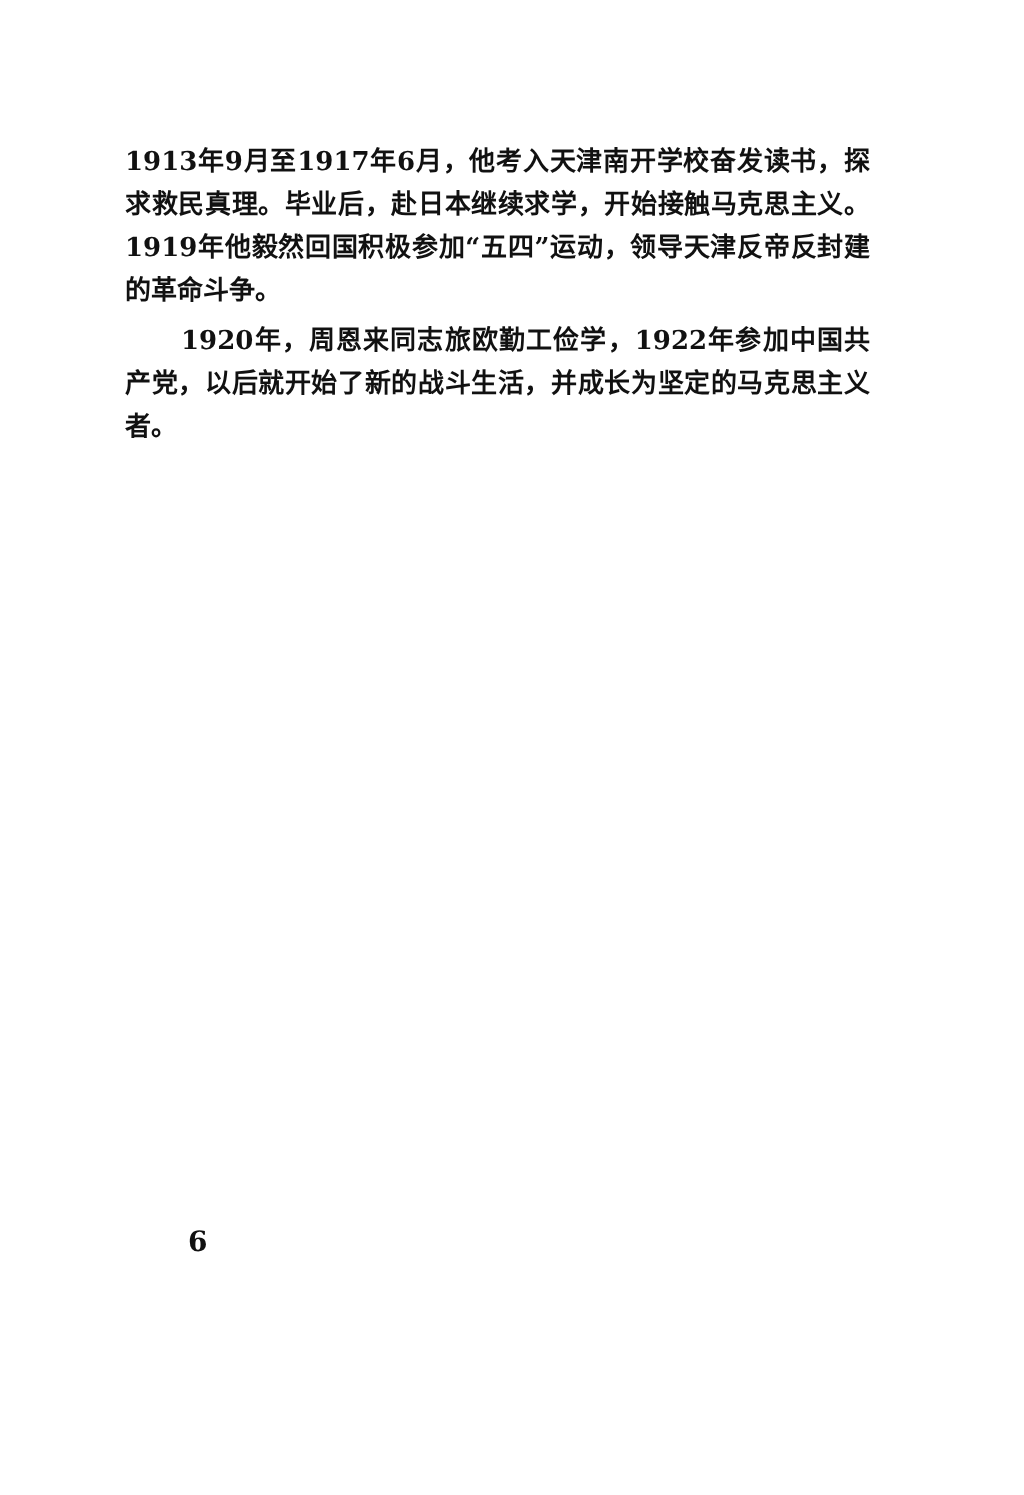1913年9月至1917年6月，他考入天津南开学校奋发读书，探求救民真理。毕业后，赴日本继续求学，开始接触马克思主义。1919年他毅然回国积极参加“五四”运动，领导天津反帝反封建的革命斗争。
1920年，周恩来同志旅欧勤工俭学，1922年参加中国共产党，以后就开始了新的战斗生活，并成长为坚定的马克思主义者。
6